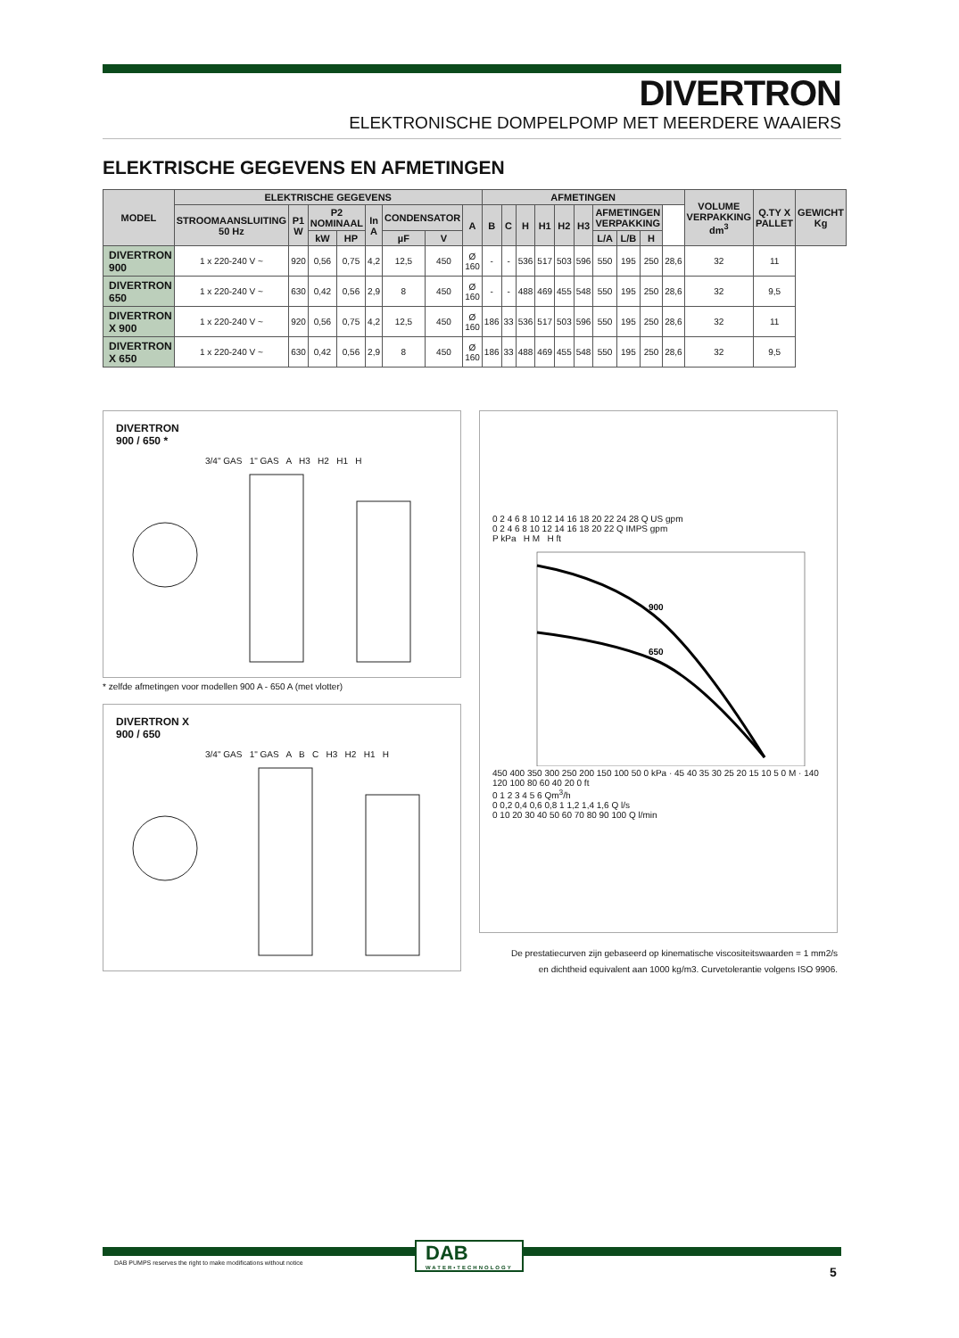DIVERTRON
ELEKTRONISCHE DOMPELPOMP MET MEERDERE WAAIERS
ELEKTRISCHE GEGEVENS EN AFMETINGEN
| MODEL | ELEKTRISCHE GEGEVENS | | | | | | | | AFMETINGEN | | | | | | | | | | VOLUME VERPAKKING dm<sup>3</sup> | Q.TY X PALLET | GEWICHT Kg |
| --- | --- | --- | --- | --- | --- | --- | --- | --- | --- | --- | --- | --- | --- | --- | --- | --- | --- | --- | --- | --- | --- |
| | STROOMAANSLUITING 50 Hz | P1 W | P2 NOMINAAL | | In A | CONDENSATOR | | A | B | C | H | H1 | H2 | H3 | AFMETINGEN VERPAKKING | | | | | | |
| | | | kW | HP | | µF | V | | | | | | | | L/A | L/B | H | | | | |
| DIVERTRON 900 | 1 x 220-240 V ~ | 920 | 0,56 | 0,75 | 4,2 | 12,5 | 450 | Ø 160 | - | - | 536 | 517 | 503 | 596 | 550 | 195 | 250 | 28,6 | 32 | 11 | |
| DIVERTRON 650 | 1 x 220-240 V ~ | 630 | 0,42 | 0,56 | 2,9 | 8 | 450 | Ø 160 | - | - | 488 | 469 | 455 | 548 | 550 | 195 | 250 | 28,6 | 32 | 9,5 | |
| DIVERTRON X 900 | 1 x 220-240 V ~ | 920 | 0,56 | 0,75 | 4,2 | 12,5 | 450 | Ø 160 | 186 | 33 | 536 | 517 | 503 | 596 | 550 | 195 | 250 | 28,6 | 32 | 11 | |
| DIVERTRON X 650 | 1 x 220-240 V ~ | 630 | 0,42 | 0,56 | 2,9 | 8 | 450 | Ø 160 | 186 | 33 | 488 | 469 | 455 | 548 | 550 | 195 | 250 | 28,6 | 32 | 9,5 | |
DIVERTRON
900 / 650 *
3/4" GAS 1" GAS A H3 H2 H1 H
* zelfde afmetingen voor modellen 900 A - 650 A (met vlotter)
DIVERTRON X
900 / 650
3/4" GAS 1" GAS A B C H3 H2 H1 H
0 2 4 6 8 10 12 14 16 18 20 22 24 28 Q US gpm
0 2 4 6 8 10 12 14 16 18 20 22 Q IMPS gpm
P kPa H M H ft
900
650
450 400 350 300 250 200 150 100 50 0 kPa · 45 40 35 30 25 20 15 10 5 0 M · 140 120 100 80 60 40 20 0 ft
0 1 2 3 4 5 6 Qm<sup>3</sup>/h
0 0,2 0,4 0,6 0,8 1 1,2 1,4 1,6 Q l/s
0 10 20 30 40 50 60 70 80 90 100 Q l/min
De prestatiecurven zijn gebaseerd op kinematische viscositeitswaarden = 1 mm2/s
en dichtheid equivalent aan 1000 kg/m3. Curvetolerantie volgens ISO 9906.
DAB
WATER•TECHNOLOGY
DAB PUMPS reserves the right to make modifications without notice
5